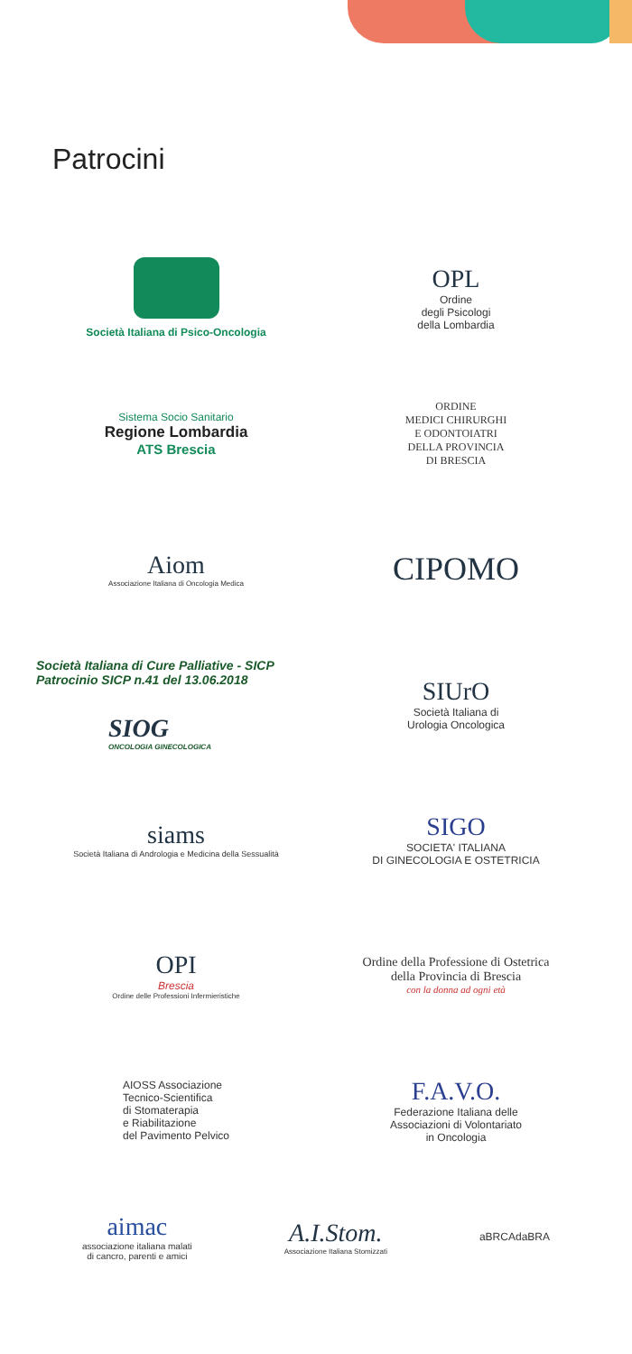Patrocini
Società Italiana di Psico-Oncologia
OPL
Ordine
degli Psicologi
della Lombardia
Sistema Socio Sanitario
Regione Lombardia
ATS Brescia
ORDINE
MEDICI CHIRURGHI
E ODONTOIATRI
DELLA PROVINCIA
DI BRESCIA
Aiom
Associazione Italiana di Oncologia Medica
CIPOMO
Società Italiana di Cure Palliative - SICP
Patrocinio SICP n.41 del 13.06.2018
SIOG
ONCOLOGIA GINECOLOGICA
SIUrO
Società Italiana di
Urologia Oncologica
siams
Società Italiana di Andrologia e Medicina della Sessualità
SIGO
SOCIETA' ITALIANA
DI GINECOLOGIA E OSTETRICIA
OPI
Brescia
Ordine delle Professioni Infermieristiche
Ordine della Professione di Ostetrica
della Provincia di Brescia
con la donna ad ogni età
AIOSS Associazione
Tecnico-Scientifica
di Stomaterapia
e Riabilitazione
del Pavimento Pelvico
F.A.V.O.
Federazione Italiana delle
Associazioni di Volontariato
in Oncologia
aimac
associazione italiana malati
di cancro, parenti e amici
A.I.Stom.
Associazione Italiana Stomizzati
aBRCAdaBRA